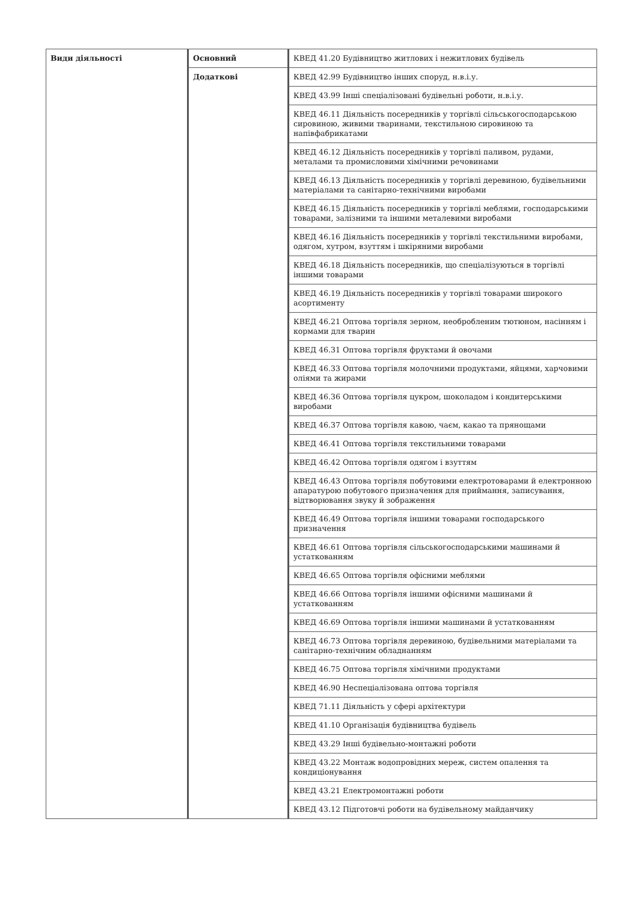| Види діяльності | Основний | КВЕД 41.20 Будівництво житлових і нежитлових будівель |
| | Додаткові | КВЕД 42.99 Будівництво інших споруд, н.в.і.у. |
| | | КВЕД 43.99 Інші спеціалізовані будівельні роботи, н.в.і.у. |
| | | КВЕД 46.11 Діяльність посередників у торгівлі сільськогосподарською сировиною, живими тваринами, текстильною сировиною та напівфабрикатами |
| | | КВЕД 46.12 Діяльність посередників у торгівлі паливом, рудами, металами та промисловими хімічними речовинами |
| | | КВЕД 46.13 Діяльність посередників у торгівлі деревиною, будівельними матеріалами та санітарно-технічними виробами |
| | | КВЕД 46.15 Діяльність посередників у торгівлі меблями, господарськими товарами, залізними та іншими металевими виробами |
| | | КВЕД 46.16 Діяльність посередників у торгівлі текстильними виробами, одягом, хутром, взуттям і шкіряними виробами |
| | | КВЕД 46.18 Діяльність посередників, що спеціалізуються в торгівлі іншими товарами |
| | | КВЕД 46.19 Діяльність посередників у торгівлі товарами широкого асортименту |
| | | КВЕД 46.21 Оптова торгівля зерном, необробленим тютюном, насінням і кормами для тварин |
| | | КВЕД 46.31 Оптова торгівля фруктами й овочами |
| | | КВЕД 46.33 Оптова торгівля молочними продуктами, яйцями, харчовими оліями та жирами |
| | | КВЕД 46.36 Оптова торгівля цукром, шоколадом і кондитерськими виробами |
| | | КВЕД 46.37 Оптова торгівля кавою, чаєм, какао та прянощами |
| | | КВЕД 46.41 Оптова торгівля текстильними товарами |
| | | КВЕД 46.42 Оптова торгівля одягом і взуттям |
| | | КВЕД 46.43 Оптова торгівля побутовими електротоварами й електронною апаратурою побутового призначення для приймання, записування, відтворювання звуку й зображення |
| | | КВЕД 46.49 Оптова торгівля іншими товарами господарського призначення |
| | | КВЕД 46.61 Оптова торгівля сільськогосподарськими машинами й устаткованням |
| | | КВЕД 46.65 Оптова торгівля офісними меблями |
| | | КВЕД 46.66 Оптова торгівля іншими офісними машинами й устаткованням |
| | | КВЕД 46.69 Оптова торгівля іншими машинами й устаткованням |
| | | КВЕД 46.73 Оптова торгівля деревиною, будівельними матеріалами та санітарно-технічним обладнанням |
| | | КВЕД 46.75 Оптова торгівля хімічними продуктами |
| | | КВЕД 46.90 Неспеціалізована оптова торгівля |
| | | КВЕД 71.11 Діяльність у сфері архітектури |
| | | КВЕД 41.10 Організація будівництва будівель |
| | | КВЕД 43.29 Інші будівельно-монтажні роботи |
| | | КВЕД 43.22 Монтаж водопровідних мереж, систем опалення та кондиціонування |
| | | КВЕД 43.21 Електромонтажні роботи |
| | | КВЕД 43.12 Підготовчі роботи на будівельному майданчику |